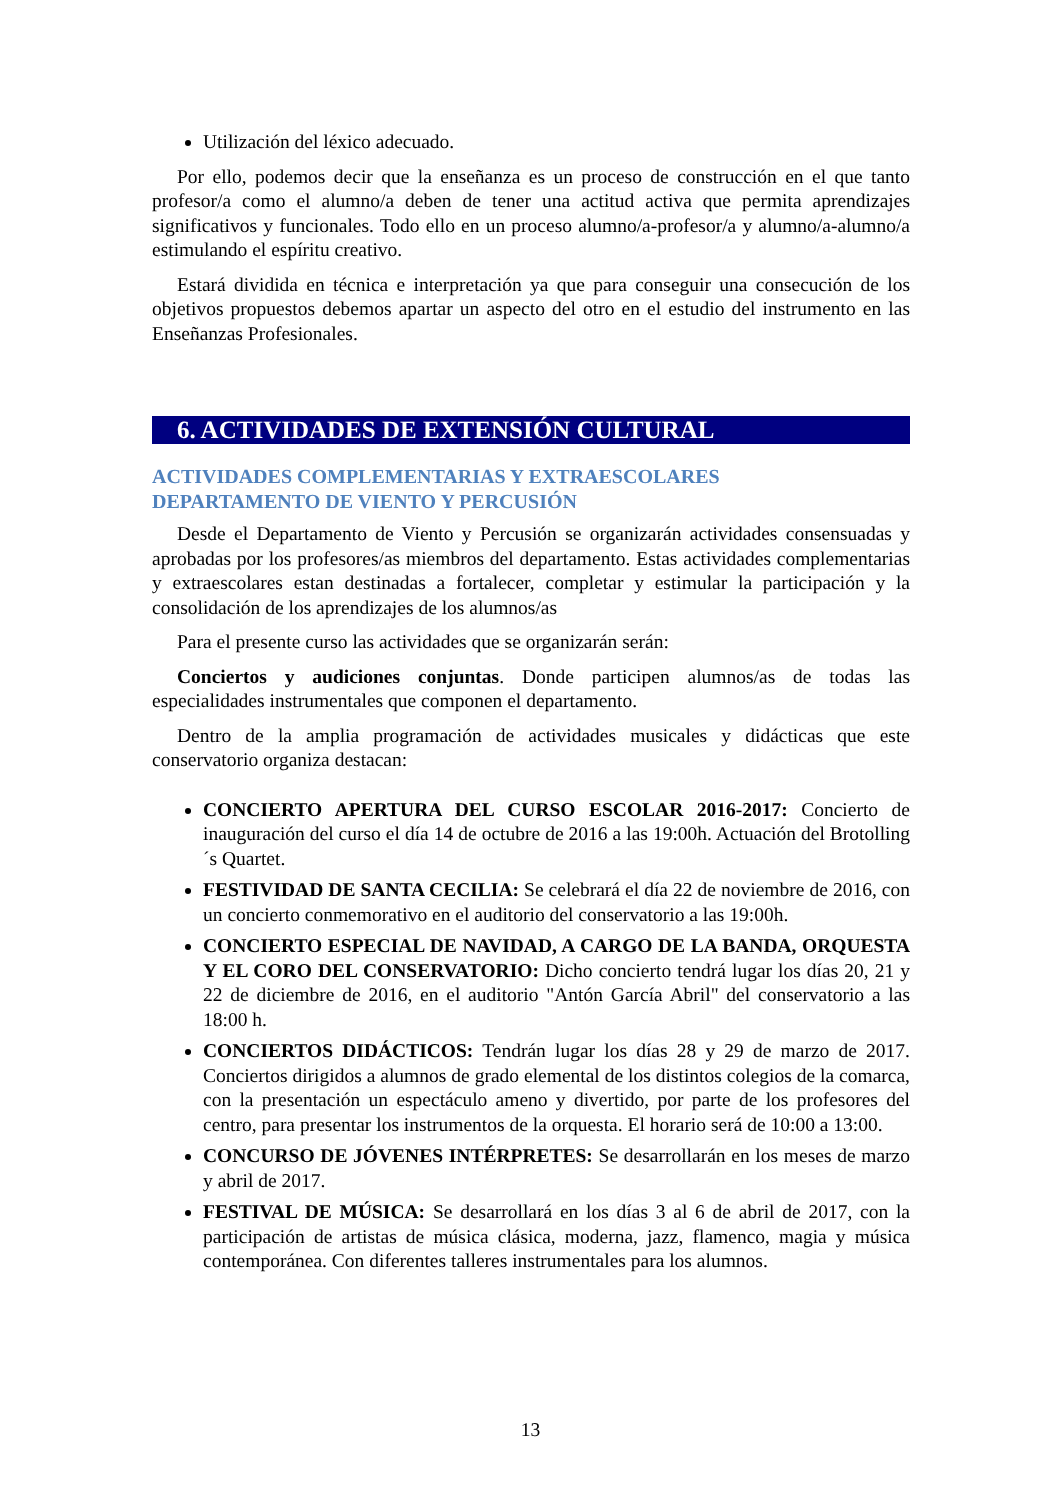Utilización del léxico adecuado.
Por ello, podemos decir que la enseñanza es un proceso de construcción en el que tanto profesor/a como el alumno/a deben de tener una actitud activa que permita aprendizajes significativos y funcionales. Todo ello en un proceso alumno/a-profesor/a y alumno/a-alumno/a estimulando el espíritu creativo.
Estará dividida en técnica e interpretación ya que para conseguir una consecución de los objetivos propuestos debemos apartar un aspecto del otro en el estudio del instrumento en las Enseñanzas Profesionales.
6. ACTIVIDADES DE EXTENSIÓN CULTURAL
ACTIVIDADES COMPLEMENTARIAS Y EXTRAESCOLARES
DEPARTAMENTO DE VIENTO Y PERCUSIÓN
Desde el Departamento de Viento y Percusión se organizarán actividades consensuadas y aprobadas por los profesores/as miembros del departamento. Estas actividades complementarias y extraescolares estan destinadas a fortalecer, completar y estimular la participación y la consolidación de los aprendizajes de los alumnos/as
Para el presente curso las actividades que se organizarán serán:
Conciertos y audiciones conjuntas. Donde participen alumnos/as de todas las especialidades instrumentales que componen el departamento.
Dentro de la amplia programación de actividades musicales y didácticas que este conservatorio organiza destacan:
CONCIERTO APERTURA DEL CURSO ESCOLAR 2016-2017: Concierto de inauguración del curso el día 14 de octubre de 2016 a las 19:00h. Actuación del Brotolling´s Quartet.
FESTIVIDAD DE SANTA CECILIA: Se celebrará el día 22 de noviembre de 2016, con un concierto conmemorativo en el auditorio del conservatorio a las 19:00h.
CONCIERTO ESPECIAL DE NAVIDAD, A CARGO DE LA BANDA, ORQUESTA Y EL CORO DEL CONSERVATORIO: Dicho concierto tendrá lugar los días 20, 21 y 22 de diciembre de 2016, en el auditorio "Antón García Abril" del conservatorio a las 18:00 h.
CONCIERTOS DIDÁCTICOS: Tendrán lugar los días 28 y 29 de marzo de 2017. Conciertos dirigidos a alumnos de grado elemental de los distintos colegios de la comarca, con la presentación un espectáculo ameno y divertido, por parte de los profesores del centro, para presentar los instrumentos de la orquesta. El horario será de 10:00 a 13:00.
CONCURSO DE JÓVENES INTÉRPRETES: Se desarrollarán en los meses de marzo y abril de 2017.
FESTIVAL DE MÚSICA: Se desarrollará en los días 3 al 6 de abril de 2017, con la participación de artistas de música clásica, moderna, jazz, flamenco, magia y música contemporánea. Con diferentes talleres instrumentales para los alumnos.
13